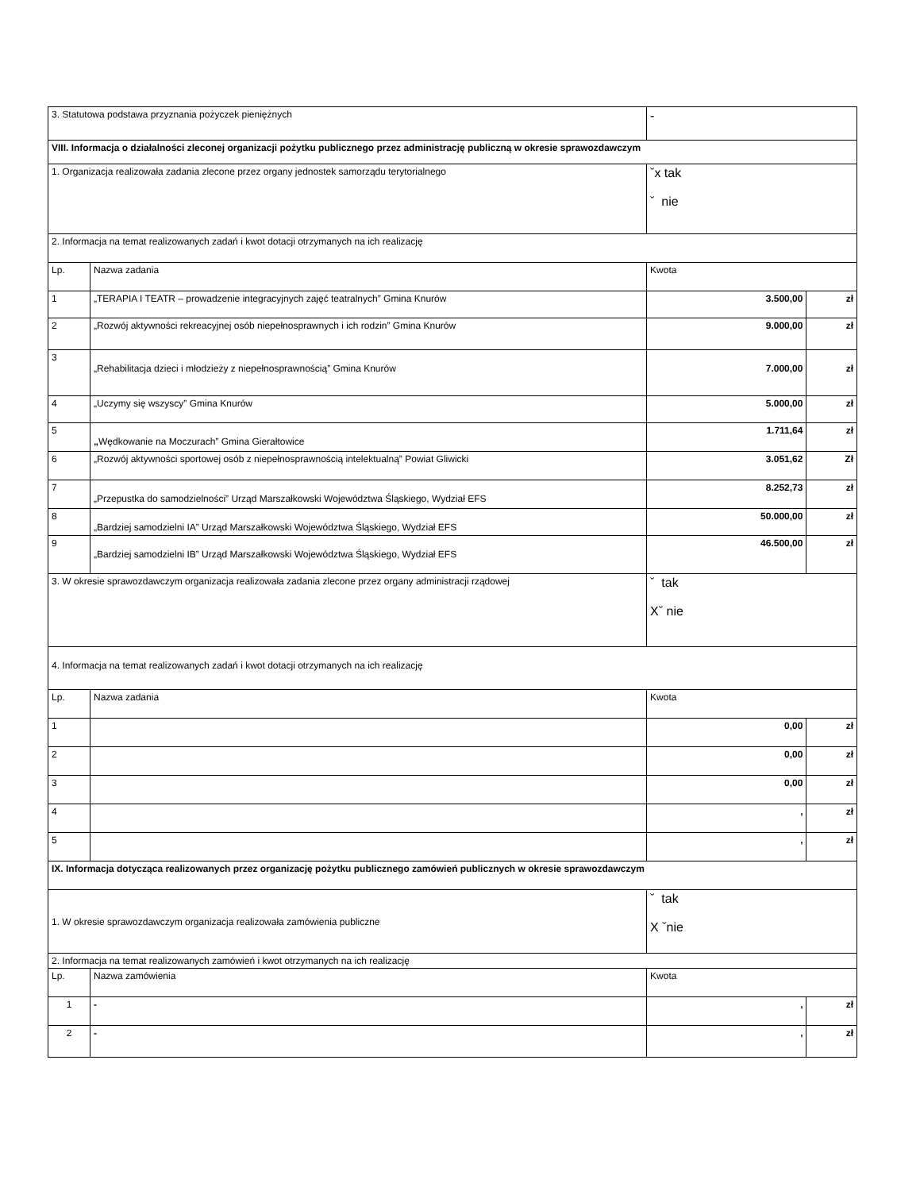| 3. Statutowa podstawa przyznania pożyczek pieniężnych | | - | |
| VIII. Informacja o działalności zleconej organizacji pożytku publicznego przez administrację publiczną w okresie sprawozdawczym | | | |
| 1. Organizacja realizowała zadania zlecone przez organy jednostek samorządu terytorialnego | | ˇx tak ˇ nie | |
| 2. Informacja na temat realizowanych zadań i kwot dotacji otrzymanych na ich realizację | | | |
| Lp. | Nazwa zadania | Kwota | |
| 1 | „TERAPIA I TEATR – prowadzenie integracyjnych zajęć teatralnych” Gmina Knurów | 3.500,00 | zł |
| 2 | „Rozwój aktywności rekreacyjnej osób niepełnosprawnych i ich rodzin” Gmina Knurów | 9.000,00 | zł |
| 3 | „Rehabilitacja dzieci i młodzieży z niepełnosprawnością” Gmina Knurów | 7.000,00 | zł |
| 4 | „Uczymy się wszyscy” Gmina Knurów | 5.000,00 | zł |
| 5 | „ Wędkowanie na Moczurach” Gmina Gierałtowice | 1.711,64 | zł |
| 6 | „Rozwój aktywności sportowej osób z niepełnosprawnością intelektualną” Powiat Gliwicki | 3.051,62 | Zł |
| 7 | „Przepustka do samodzielności” Urząd Marszałkowski Województwa Śląskiego, Wydział EFS | 8.252,73 | zł |
| 8 | „Bardziej samodzielni IA” Urząd Marszałkowski Województwa Śląskiego, Wydział EFS | 50.000,00 | zł |
| 9 | „Bardziej samodzielni IB” Urząd Marszałkowski Województwa Śląskiego, Wydział EFS | 46.500,00 | zł |
| 3. W okresie sprawozdawczym organizacja realizowała zadania zlecone przez organy administracji rządowej | | ˇ tak Xˇ nie | |
| 4. Informacja na temat realizowanych zadań i kwot dotacji otrzymanych na ich realizację | | | |
| Lp. | Nazwa zadania | Kwota | |
| 1 | | 0,00 | zł |
| 2 | | 0,00 | zł |
| 3 | | 0,00 | zł |
| 4 | | , | zł |
| 5 | | , | zł |
| IX. Informacja dotycząca realizowanych przez organizację pożytku publicznego zamówień publicznych w okresie sprawozdawczym | | | |
| 1. W okresie sprawozdawczym organizacja realizowała zamówienia publiczne | | ˇ tak X ˇnie | |
| 2. Informacja na temat realizowanych zamówień i kwot otrzymanych na ich realizację | | | |
| Lp. | Nazwa zamówienia | Kwota | |
| 1 | - | , | zł |
| 2 | - | , | zł |